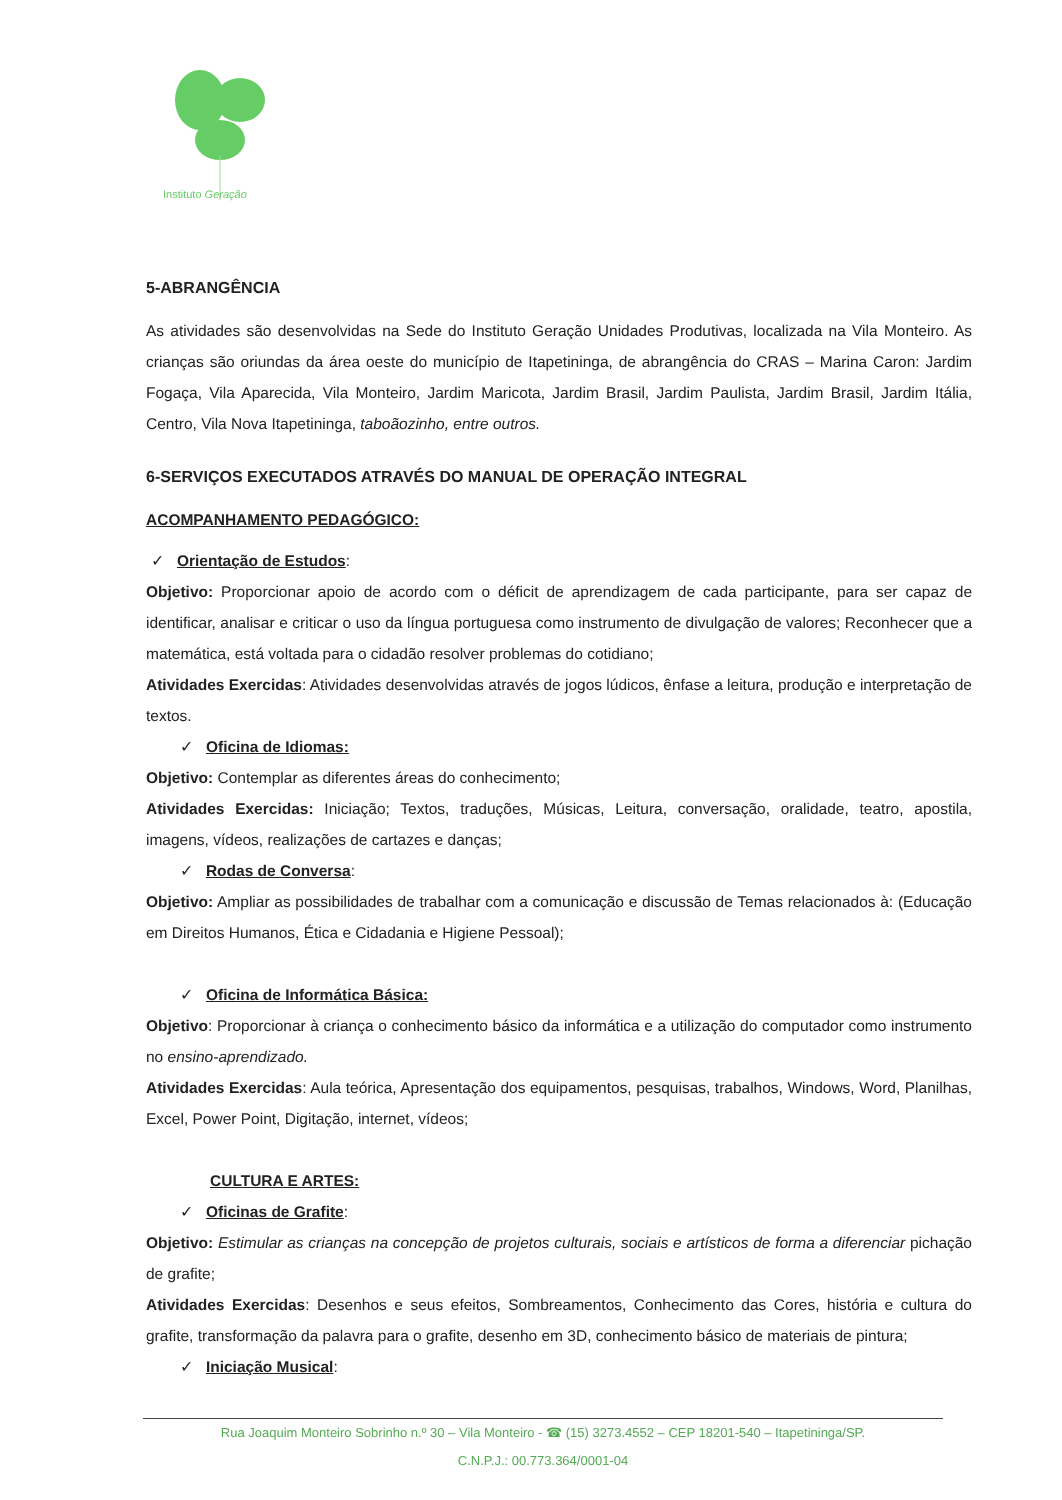Instituto Geração
5-ABRANGÊNCIA
As atividades são desenvolvidas na Sede do Instituto Geração Unidades Produtivas, localizada na Vila Monteiro. As crianças são oriundas da área oeste do município de Itapetininga, de abrangência do CRAS – Marina Caron: Jardim Fogaça, Vila Aparecida, Vila Monteiro, Jardim Maricota, Jardim Brasil, Jardim Paulista, Jardim Brasil, Jardim Itália, Centro, Vila Nova Itapetininga, taboãozinho, entre outros.
6-SERVIÇOS EXECUTADOS ATRAVÉS DO MANUAL DE OPERAÇÃO INTEGRAL
ACOMPANHAMENTO PEDAGÓGICO:
✓ Orientação de Estudos:
Objetivo: Proporcionar apoio de acordo com o déficit de aprendizagem de cada participante, para ser capaz de identificar, analisar e criticar o uso da língua portuguesa como instrumento de divulgação de valores; Reconhecer que a matemática, está voltada para o cidadão resolver problemas do cotidiano;
Atividades Exercidas: Atividades desenvolvidas através de jogos lúdicos, ênfase a leitura, produção e interpretação de textos.
✓ Oficina de Idiomas:
Objetivo: Contemplar as diferentes áreas do conhecimento;
Atividades Exercidas: Iniciação; Textos, traduções, Músicas, Leitura, conversação, oralidade, teatro, apostila, imagens, vídeos, realizações de cartazes e danças;
✓ Rodas de Conversa:
Objetivo: Ampliar as possibilidades de trabalhar com a comunicação e discussão de Temas relacionados à: (Educação em Direitos Humanos, Ética e Cidadania e Higiene Pessoal);
✓ Oficina de Informática Básica:
Objetivo: Proporcionar à criança o conhecimento básico da informática e a utilização do computador como instrumento no ensino-aprendizado.
Atividades Exercidas: Aula teórica, Apresentação dos equipamentos, pesquisas, trabalhos, Windows, Word, Planilhas, Excel, Power Point, Digitação, internet, vídeos;
CULTURA E ARTES:
✓ Oficinas de Grafite:
Objetivo: Estimular as crianças na concepção de projetos culturais, sociais e artísticos de forma a diferenciar pichação de grafite;
Atividades Exercidas: Desenhos e seus efeitos, Sombreamentos, Conhecimento das Cores, história e cultura do grafite, transformação da palavra para o grafite, desenho em 3D, conhecimento básico de materiais de pintura;
✓ Iniciação Musical:
Rua Joaquim Monteiro Sobrinho n.º 30 – Vila Monteiro - ☎ (15) 3273.4552 – CEP 18201-540 – Itapetininga/SP.
C.N.P.J.: 00.773.364/0001-04